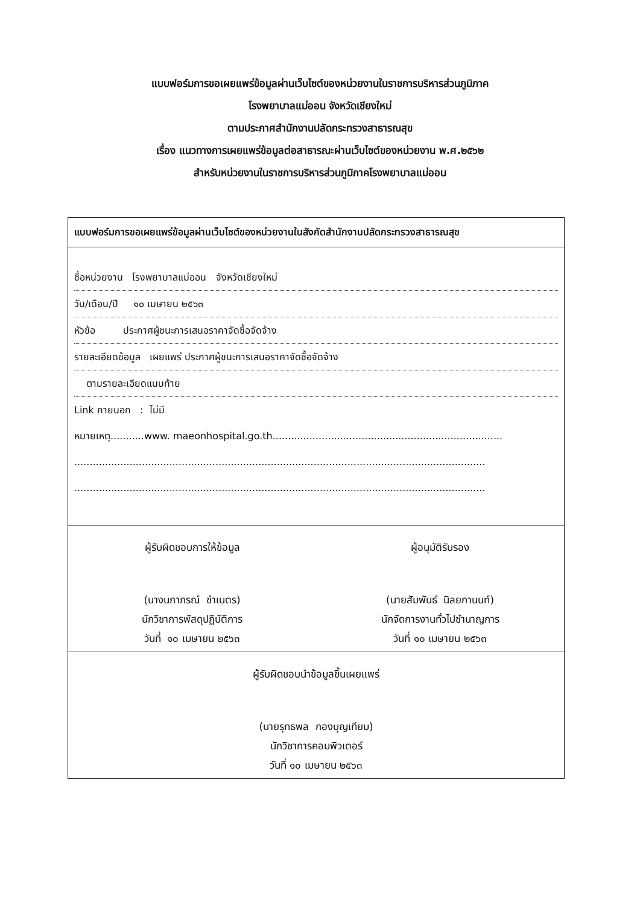แบบฟอร์มการขอเผยแพร่ข้อมูลผ่านเว็บไซต์ของหน่วยงานในราชการบริหารส่วนภูมิภาค
โรงพยาบาลแม่ออน จังหวัดเชียงใหม่
ตามประกาศสำนักงานปลัดกระทรวงสาธารณสุข
เรื่อง แนวทางการเผยแพร่ข้อมูลต่อสาธารณะผ่านเว็บไซต์ของหน่วยงาน พ.ศ.๒๕๖๒
สำหรับหน่วยงานในราชการบริหารส่วนภูมิภาคโรงพยาบาลแม่ออน
แบบฟอร์มการขอเผยแพร่ข้อมูลผ่านเว็บไซต์ของหน่วยงานในสังกัดสำนักงานปลัดกระทรวงสาธารณสุข
ชื่อหน่วยงาน โรงพยาบาลแม่ออน จังหวัดเชียงใหม่
วัน/เดือน/ปี ๑๐ เมษายน ๒๕๖๓
หัวข้อ ประกาศผู้ชนะการเสนอราคาจัดซื้อจัดจ้าง
รายละเอียดข้อมูล เผยแพร่ ประกาศผู้ชนะการเสนอราคาจัดซื้อจัดจ้าง
ตามรายละเอียดแนบท้าย
Link ภายนอก : ไม่มี
หมายเหตุ...........www. maeonhospital.go.th...........................................................................
......................................................................................................................................
......................................................................................................................................
ผู้รับผิดชอบการให้ข้อมูล
(นางนภาภรณ์ ขำเนตร)
นักวิชาการพัสดุปฏิบัติการ
วันที่ ๑๐ เมษายน ๒๕๖๓
ผู้อนุมัติรับรอง
(นายสัมพันธ์ นิลยกานนท์)
นักจัดการงานทั่วไปชำนาญการ
วันที่ ๑๐ เมษายน ๒๕๖๓
ผู้รับผิดชอบนำข้อมูลขึ้นเผยแพร่
(นายรุทธพล กองบุญเทียม)
นักวิชาการคอมพิวเตอร์
วันที่ ๑๐ เมษายน ๒๕๖๓